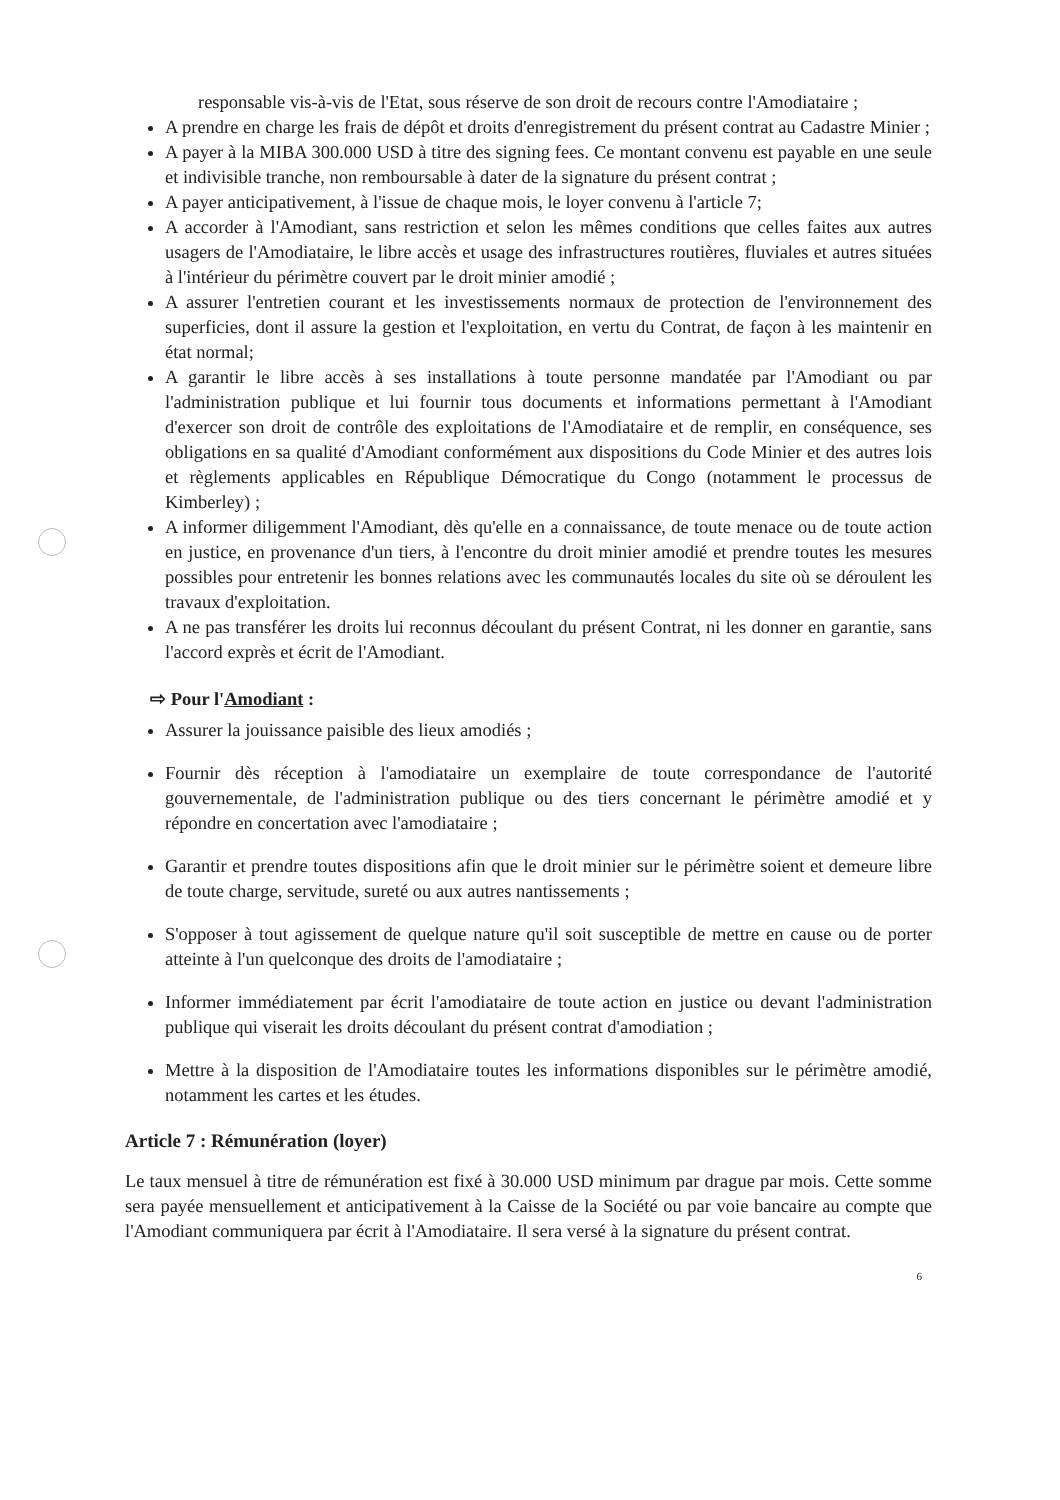responsable vis-à-vis de l'Etat, sous réserve de son droit de recours contre l'Amodiataire ;
A prendre en charge les frais de dépôt et droits d'enregistrement du présent contrat au Cadastre Minier ;
A payer à la MIBA 300.000 USD à titre des signing fees. Ce montant convenu est payable en une seule et indivisible tranche, non remboursable à dater de la signature du présent contrat ;
A payer anticipativement, à l'issue de chaque mois, le loyer convenu à l'article 7;
A accorder à l'Amodiant, sans restriction et selon les mêmes conditions que celles faites aux autres usagers de l'Amodiataire, le libre accès et usage des infrastructures routières, fluviales et autres situées à l'intérieur du périmètre couvert par le droit minier amodié ;
A assurer l'entretien courant et les investissements normaux de protection de l'environnement des superficies, dont il assure la gestion et l'exploitation, en vertu du Contrat, de façon à les maintenir en état normal;
A garantir le libre accès à ses installations à toute personne mandatée par l'Amodiant ou par l'administration publique et lui fournir tous documents et informations permettant à l'Amodiant d'exercer son droit de contrôle des exploitations de l'Amodiataire et de remplir, en conséquence, ses obligations en sa qualité d'Amodiant conformément aux dispositions du Code Minier et des autres lois et règlements applicables en République Démocratique du Congo (notamment le processus de Kimberley) ;
A informer diligemment l'Amodiant, dès qu'elle en a connaissance, de toute menace ou de toute action en justice, en provenance d'un tiers, à l'encontre du droit minier amodié et prendre toutes les mesures possibles pour entretenir les bonnes relations avec les communautés locales du site où se déroulent les travaux d'exploitation.
A ne pas transférer les droits lui reconnus découlant du présent Contrat, ni les donner en garantie, sans l'accord exprès et écrit de l'Amodiant.
⇨ Pour l'Amodiant :
Assurer la jouissance paisible des lieux amodiés ;
Fournir dès réception à l'amodiataire un exemplaire de toute correspondance de l'autorité gouvernementale, de l'administration publique ou des tiers concernant le périmètre amodié et y répondre en concertation avec l'amodiataire ;
Garantir et prendre toutes dispositions afin que le droit minier sur le périmètre soient et demeure libre de toute charge, servitude, sureté ou aux autres nantissements ;
S'opposer à tout agissement de quelque nature qu'il soit susceptible de mettre en cause ou de porter atteinte à l'un quelconque des droits de l'amodiataire ;
Informer immédiatement par écrit l'amodiataire de toute action en justice ou devant l'administration publique qui viserait les droits découlant du présent contrat d'amodiation ;
Mettre à la disposition de l'Amodiataire toutes les informations disponibles sur le périmètre amodié, notamment les cartes et les études.
Article 7 : Rémunération (loyer)
Le taux mensuel à titre de rémunération est fixé à 30.000 USD minimum par drague par mois. Cette somme sera payée mensuellement et anticipativement à la Caisse de la Société ou par voie bancaire au compte que l'Amodiant communiquera par écrit à l'Amodiataire. Il sera versé à la signature du présent contrat.
6